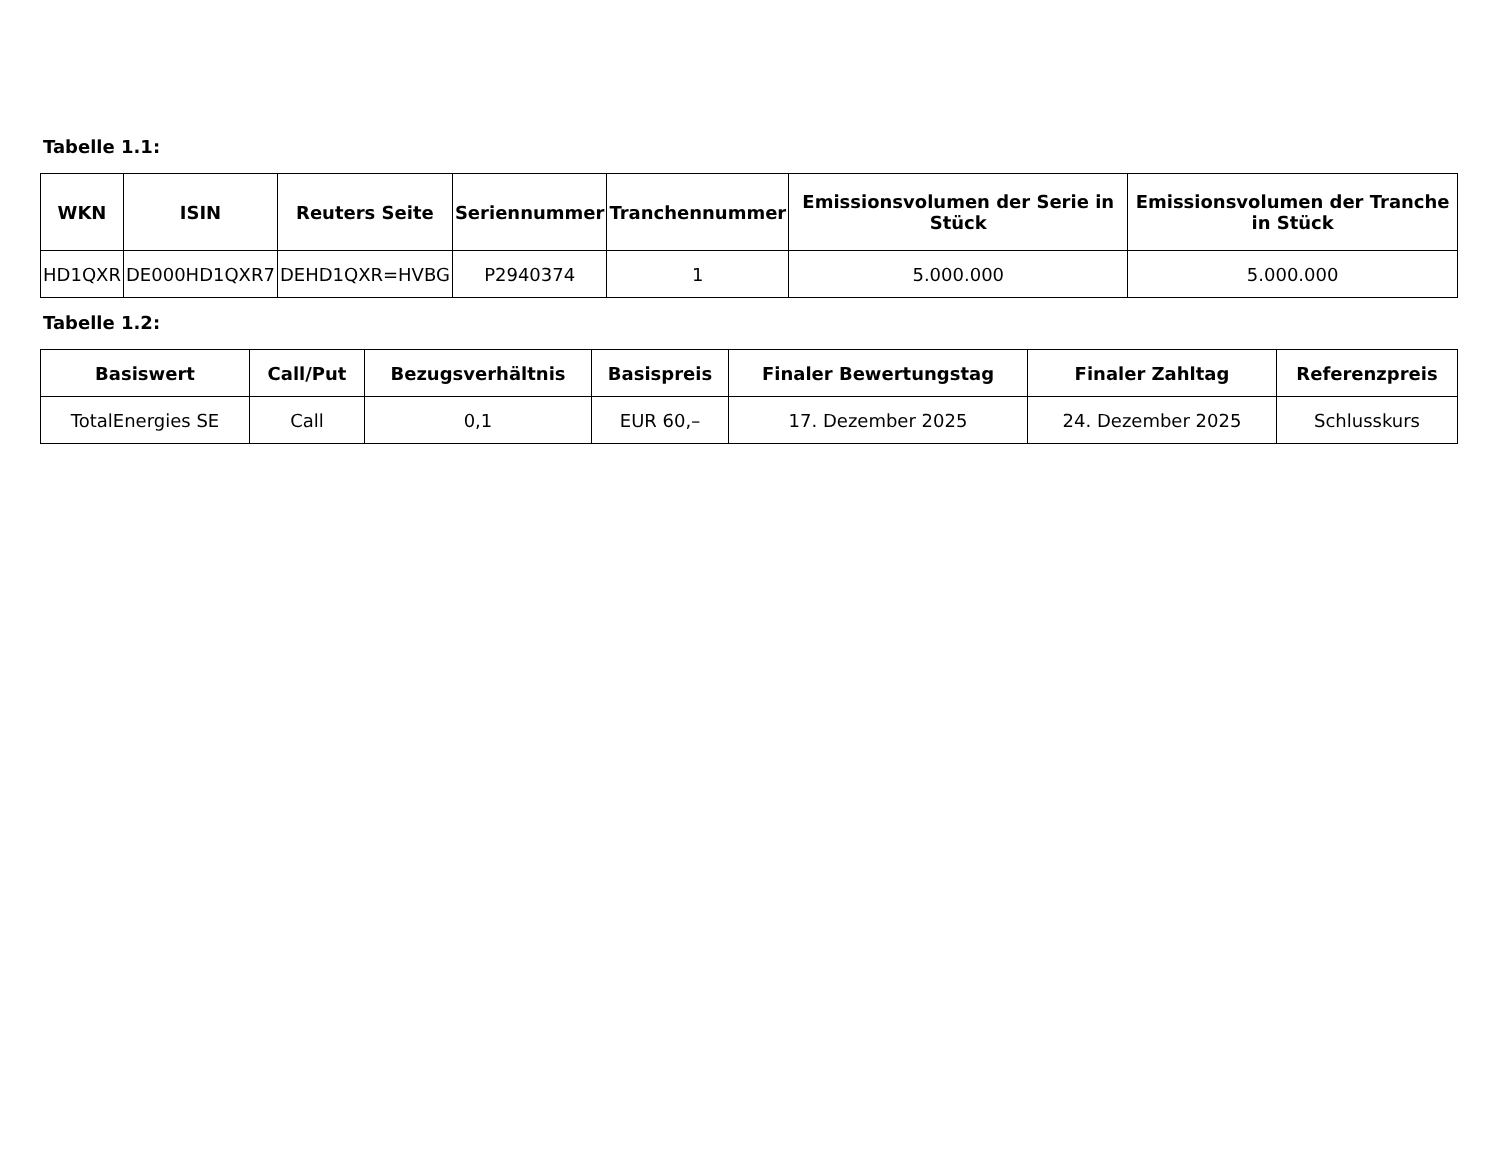Tabelle 1.1:
| WKN | ISIN | Reuters Seite | Seriennummer | Tranchennummer | Emissionsvolumen der Serie in Stück | Emissionsvolumen der Tranche in Stück |
| --- | --- | --- | --- | --- | --- | --- |
| HD1QXR | DE000HD1QXR7 | DEHD1QXR=HVBG | P2940374 | 1 | 5.000.000 | 5.000.000 |
Tabelle 1.2:
| Basiswert | Call/Put | Bezugsverhältnis | Basispreis | Finaler Bewertungstag | Finaler Zahltag | Referenzpreis |
| --- | --- | --- | --- | --- | --- | --- |
| TotalEnergies SE | Call | 0,1 | EUR 60,– | 17. Dezember 2025 | 24. Dezember 2025 | Schlusskurs |